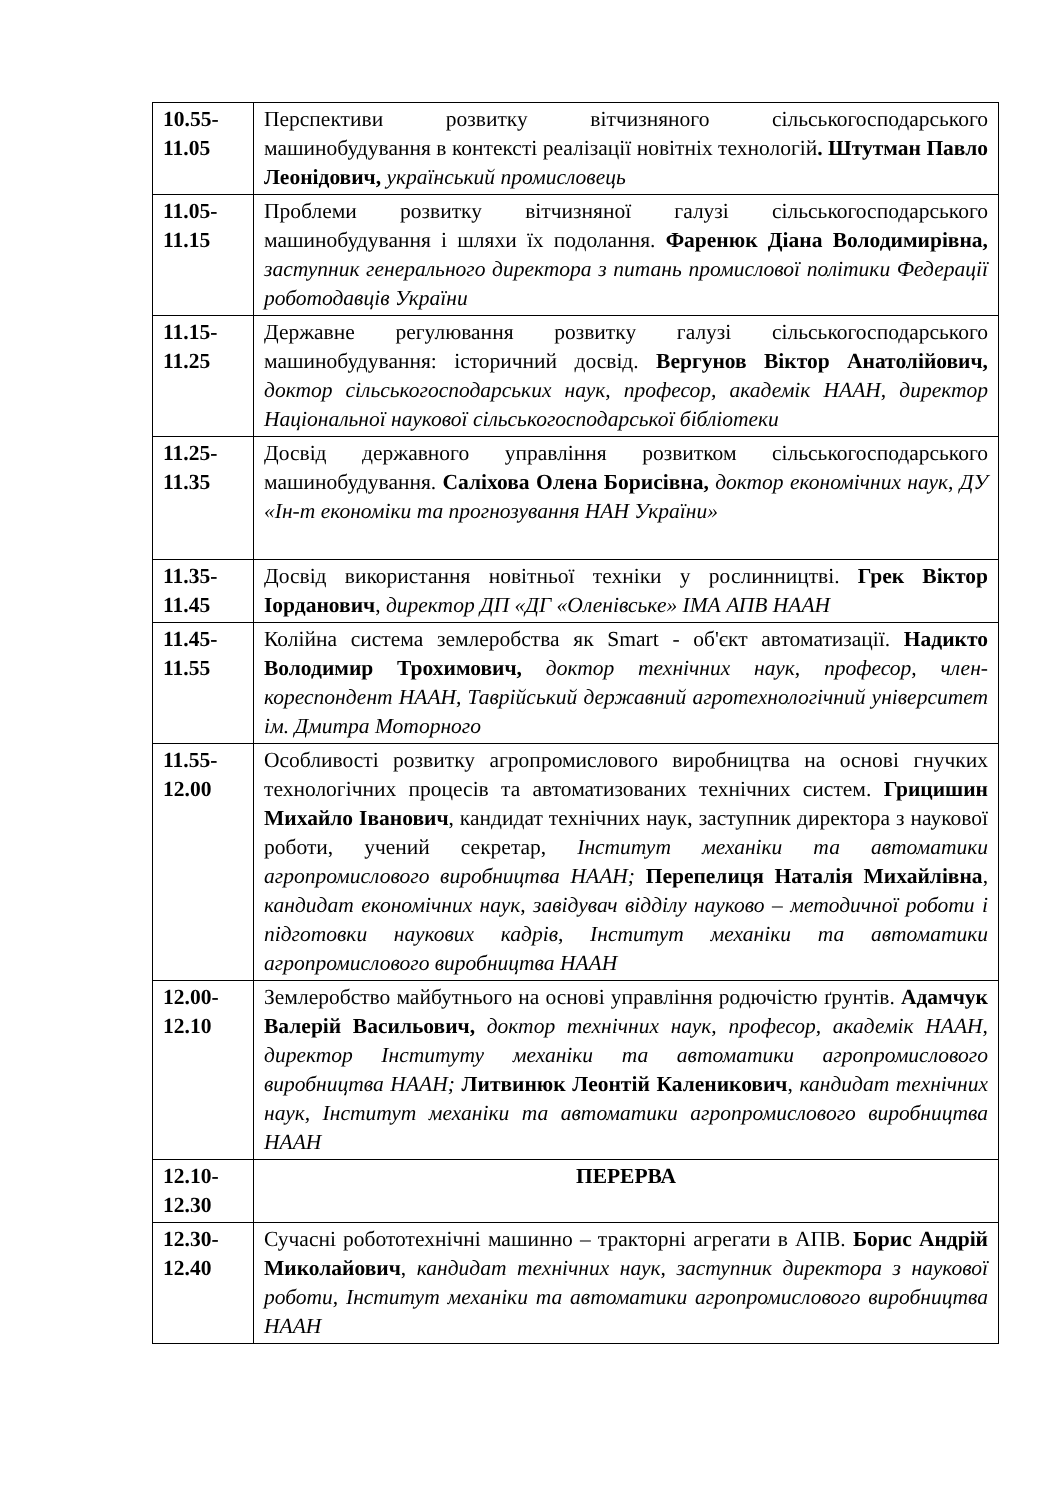| 10.55- 11.05 | Перспективи розвитку вітчизняного сільськогосподарського машинобудування в контексті реалізації новітніх технологій . Штутман Павло Леонідович, український промисловець |
| 11.05- 11.15 | Проблеми розвитку вітчизняної галузі сільськогосподарського машинобудування і шляхи їх подолання. Фаренюк Діана Володимирівна, заступник генерального директора з питань промислової політики Федерації роботодавців України |
| 11.15- 11.25 | Державне регулювання розвитку галузі сільськогосподарського машинобудування: історичний досвід. Вергунов Віктор Анатолійович, доктор сільськогосподарських наук, професор, академік НААН, директор Національної наукової сільськогосподарської бібліотеки |
| 11.25- 11.35 | Досвід державного управління розвитком сільськогосподарського машинобудування. Саліхова Олена Борисівна, доктор економічних наук, ДУ «Ін-т економіки та прогнозування НАН України» |
| 11.35- 11.45 | Досвід використання новітньої техніки у рослинництві. Грек Віктор Іорданович , директор ДП «ДГ «Оленівське» ІМА АПВ НААН |
| 11.45- 11.55 | Колійна система землеробства як Smart - об'єкт автоматизації. Надикто Володимир Трохимович, доктор технічних наук, професор, член-кореспондент НААН, Таврійський державний агротехнологічний університет ім. Дмитра Моторного |
| 11.55- 12.00 | Особливості розвитку агропромислового виробництва на основі гнучких технологічних процесів та автоматизованих технічних систем. Грицишин Михайло Іванович , кандидат технічних наук, заступник директора з наукової роботи, учений секретар, Інститут механіки та автоматики агропромислового виробництва НААН; Перепелиця Наталія Михайлівна , кандидат економічних наук, завідувач відділу науково – методичної роботи і підготовки наукових кадрів, Інститут механіки та автоматики агропромислового виробництва НААН |
| 12.00- 12.10 | Землеробство майбутнього на основі управління родючістю ґрунтів. Адамчук Валерій Васильович, доктор технічних наук, професор, академік НААН, директор Інституту механіки та автоматики агропромислового виробництва НААН; Литвинюк Леонтій Каленикович , кандидат технічних наук, Інститут механіки та автоматики агропромислового виробництва НААН |
| 12.10- 12.30 | ПЕРЕРВА |
| 12.30- 12.40 | Сучасні робототехнічні машинно – тракторні агрегати в АПВ. Борис Андрій Миколайович , кандидат технічних наук, заступник директора з наукової роботи, Інститут механіки та автоматики агропромислового виробництва НААН |